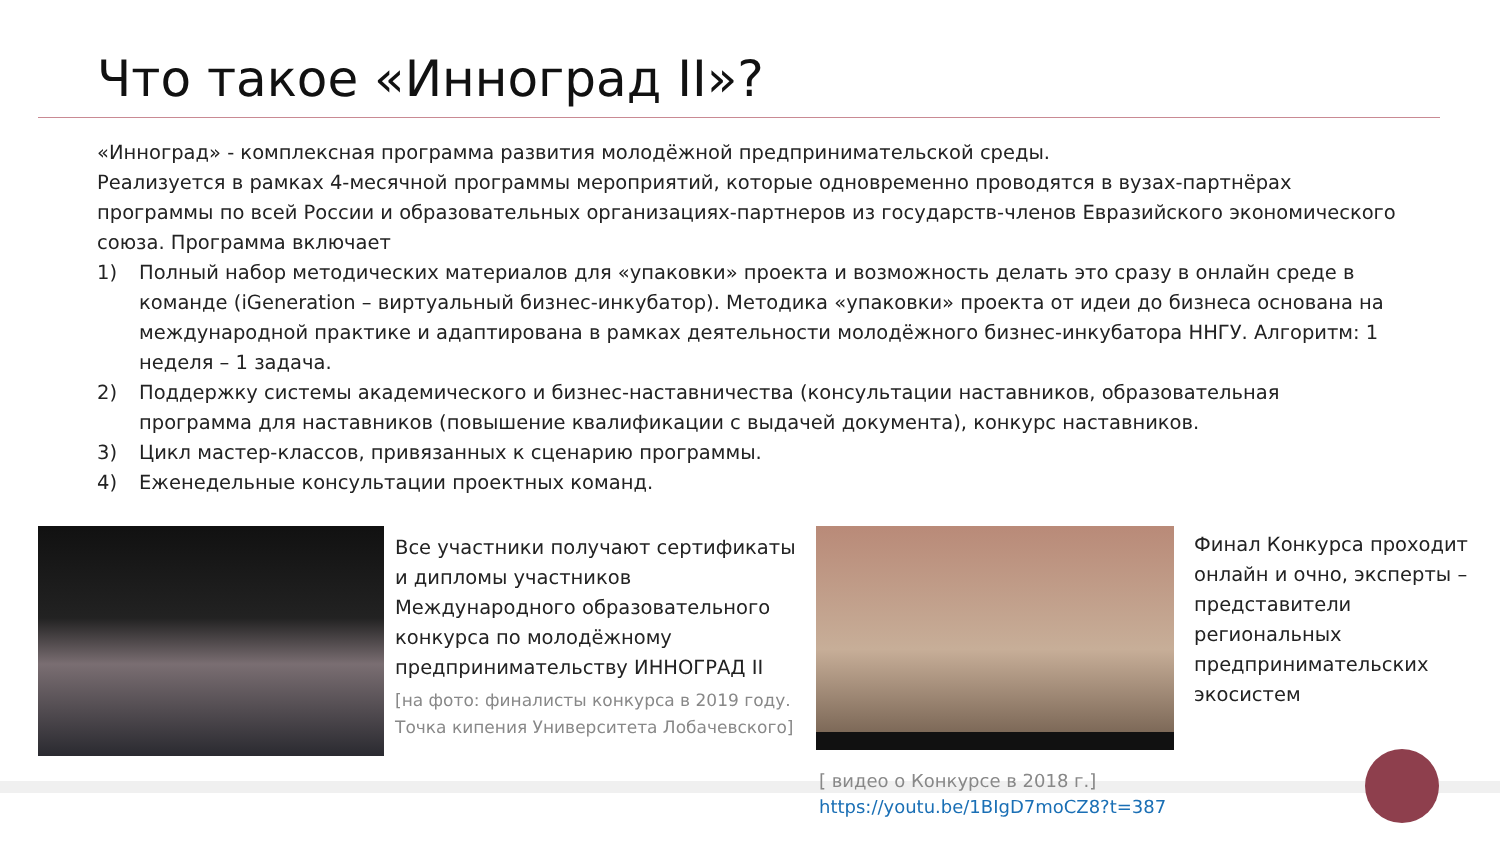Что такое «Инноград II»?
«Инноград» - комплексная программа развития молодёжной предпринимательской среды.
Реализуется в рамках 4-месячной программы мероприятий, которые одновременно проводятся в вузах-партнёрах программы по всей России и образовательных организациях-партнеров из государств-членов Евразийского экономического союза. Программа включает
1) Полный набор методических материалов для «упаковки» проекта и возможность делать это сразу в онлайн среде в команде (iGeneration – виртуальный бизнес-инкубатор). Методика «упаковки» проекта от идеи до бизнеса основана на международной практике и адаптирована в рамках деятельности молодёжного бизнес-инкубатора ННГУ. Алгоритм: 1 неделя – 1 задача.
2) Поддержку системы академического и бизнес-наставничества (консультации наставников, образовательная программа для наставников (повышение квалификации с выдачей документа), конкурс наставников.
3) Цикл мастер-классов, привязанных к сценарию программы.
4) Еженедельные консультации проектных команд.
Все участники получают сертификаты и дипломы участников Международного образовательного конкурса по молодёжному предпринимательству ИННОГРАД II
[на фото: финалисты конкурса в 2019 году. Точка кипения Университета Лобачевского]
Финал Конкурса проходит онлайн и очно, эксперты – представители региональных предпринимательских экосистем
[ видео о Конкурсе в 2018 г.]
https://youtu.be/1BIgD7moCZ8?t=387